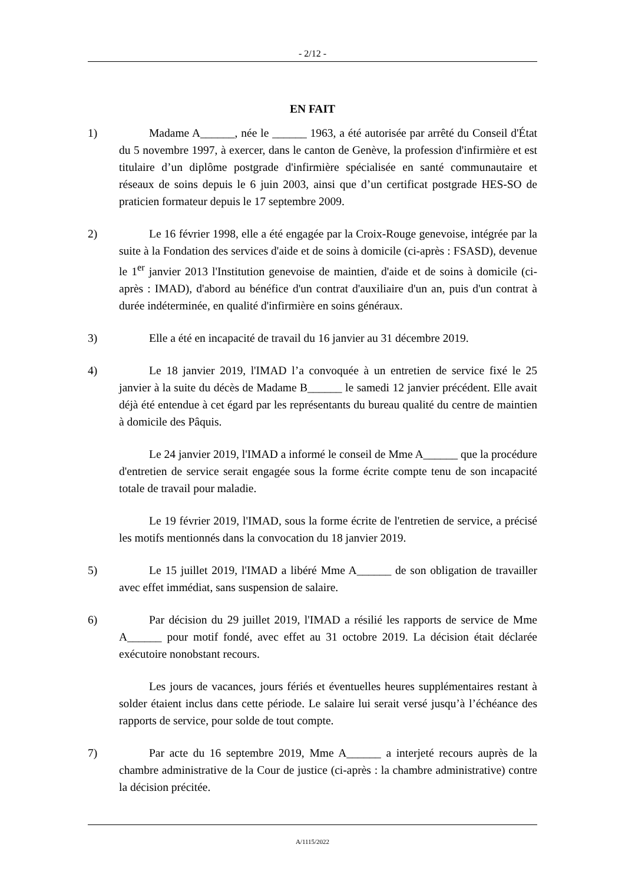- 2/12 -
EN FAIT
1) Madame A______, née le ______ 1963, a été autorisée par arrêté du Conseil d'État du 5 novembre 1997, à exercer, dans le canton de Genève, la profession d'infirmière et est titulaire d’un diplôme postgrade d'infirmière spécialisée en santé communautaire et réseaux de soins depuis le 6 juin 2003, ainsi que d’un certificat postgrade HES-SO de praticien formateur depuis le 17 septembre 2009.
2) Le 16 février 1998, elle a été engagée par la Croix-Rouge genevoise, intégrée par la suite à la Fondation des services d'aide et de soins à domicile (ci-après : FSASD), devenue le 1<sup>er</sup> janvier 2013 l'Institution genevoise de maintien, d'aide et de soins à domicile (ci-après : IMAD), d'abord au bénéfice d'un contrat d'auxiliaire d'un an, puis d'un contrat à durée indéterminée, en qualité d'infirmière en soins généraux.
3) Elle a été en incapacité de travail du 16 janvier au 31 décembre 2019.
4) Le 18 janvier 2019, l'IMAD l’a convoquée à un entretien de service fixé le 25 janvier à la suite du décès de Madame B______ le samedi 12 janvier précédent. Elle avait déjà été entendue à cet égard par les représentants du bureau qualité du centre de maintien à domicile des Pâquis.
Le 24 janvier 2019, l'IMAD a informé le conseil de Mme A______ que la procédure d'entretien de service serait engagée sous la forme écrite compte tenu de son incapacité totale de travail pour maladie.
Le 19 février 2019, l'IMAD, sous la forme écrite de l'entretien de service, a précisé les motifs mentionnés dans la convocation du 18 janvier 2019.
5) Le 15 juillet 2019, l'IMAD a libéré Mme A______ de son obligation de travailler avec effet immédiat, sans suspension de salaire.
6) Par décision du 29 juillet 2019, l'IMAD a résilié les rapports de service de Mme A______ pour motif fondé, avec effet au 31 octobre 2019. La décision était déclarée exécutoire nonobstant recours.
Les jours de vacances, jours fériés et éventuelles heures supplémentaires restant à solder étaient inclus dans cette période. Le salaire lui serait versé jusqu’à l’échéance des rapports de service, pour solde de tout compte.
7) Par acte du 16 septembre 2019, Mme A______ a interjeté recours auprès de la chambre administrative de la Cour de justice (ci-après : la chambre administrative) contre la décision précitée.
A/1115/2022